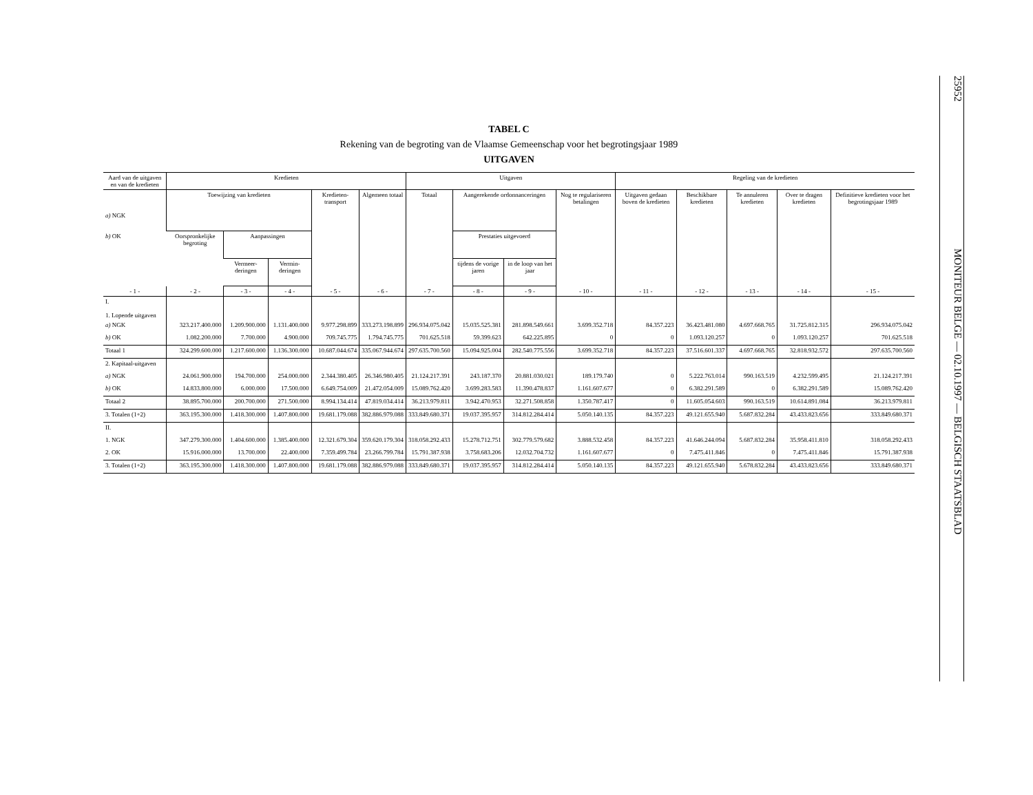25952 MONITEUR BELGE — 02.10.1997 — BELGISCH STAATSBLAD
TABEL C
Rekening van de begroting van de Vlaamse Gemeenschap voor het begrotingsjaar 1989
UITGAVEN
| Aard van de uitgaven en van de kredieten | Kredieten | | | | | Uitgaven | | | | Regeling van de kredieten | | | | |
| --- | --- | --- | --- | --- | --- | --- | --- | --- | --- | --- | --- | --- | --- | --- |
| a) NGK b) OK | Toewijzing van kredieten | | | Kredieten-transport | Algemeen totaal | Totaal | Aangerekende ordonnanceringen | | Nog te regulariseren betalingen | Uitgaven gedaan boven de kredieten | Beschikbare kredieten | Te annuleren kredieten | Over te dragen kredieten | Definitieve kredieten voor het begrotingsjaar 1989 |
| | Oorspronkelijke begroting | Aanpassingen | | | | | Prestaties uitgevoerd | | | | | | | |
| | | Vermeer-deringen | Vermin-deringen | | | | tijdens de vorige jaren | in de loop van het jaar | | | | | | |
| - 1 - | - 2 - | - 3 - | - 4 - | - 5 - | - 6 - | - 7 - | - 8 - | - 9 - | - 10 - | - 11 - | - 12 - | - 13 - | - 14 - | - 15 - |
| I. 1. Lopende uitgaven | | | | | | | | | | | | | | |
| a) NGK | 323.217.400.000 | 1.209.900.000 | 1.131.400.000 | 9.977.298.899 | 333.273.198.899 | 296.934.075.042 | 15.035.525.381 | 281.898.549.661 | 3.699.352.718 | 84.357.223 | 36.423.481.080 | 4.697.668.765 | 31.725.812.315 | 296.934.075.042 |
| b) OK | 1.082.200.000 | 7.700.000 | 4.900.000 | 709.745.775 | 1.794.745.775 | 701.625.518 | 59.399.623 | 642.225.895 | 0 | 0 | 1.093.120.257 | 0 | 1.093.120.257 | 701.625.518 |
| Totaal 1 | 324.299.600.000 | 1.217.600.000 | 1.136.300.000 | 10.687.044.674 | 335.067.944.674 | 297.635.700.560 | 15.094.925.004 | 282.540.775.556 | 3.699.352.718 | 84.357.223 | 37.516.601.337 | 4.697.668.765 | 32.818.932.572 | 297.635.700.560 |
| 2. Kapitaal-uitgaven | | | | | | | | | | | | | | |
| a) NGK | 24.061.900.000 | 194.700.000 | 254.000.000 | 2.344.380.405 | 26.346.980.405 | 21.124.217.391 | 243.187.370 | 20.881.030.021 | 189.179.740 | 0 | 5.222.763.014 | 990.163.519 | 4.232.599.495 | 21.124.217.391 |
| b) OK | 14.833.800.000 | 6.000.000 | 17.500.000 | 6.649.754.009 | 21.472.054.009 | 15.089.762.420 | 3.699.283.583 | 11.390.478.837 | 1.161.607.677 | 0 | 6.382.291.589 | 0 | 6.382.291.589 | 15.089.762.420 |
| Totaal 2 | 38.895.700.000 | 200.700.000 | 271.500.000 | 8.994.134.414 | 47.819.034.414 | 36.213.979.811 | 3.942.470.953 | 32.271.508.858 | 1.350.787.417 | 0 | 11.605.054.603 | 990.163.519 | 10.614.891.084 | 36.213.979.811 |
| 3. Totalen (1+2) | 363.195.300.000 | 1.418.300.000 | 1.407.800.000 | 19.681.179.088 | 382.886.979.088 | 333.849.680.371 | 19.037.395.957 | 314.812.284.414 | 5.050.140.135 | 84.357.223 | 49.121.655.940 | 5.687.832.284 | 43.433.823.656 | 333.849.680.371 |
| II. | | | | | | | | | | | | | | |
| 1. NGK | 347.279.300.000 | 1.404.600.000 | 1.385.400.000 | 12.321.679.304 | 359.620.179.304 | 318.058.292.433 | 15.278.712.751 | 302.779.579.682 | 3.888.532.458 | 84.357.223 | 41.646.244.094 | 5.687.832.284 | 35.958.411.810 | 318.058.292.433 |
| 2. OK | 15.916.000.000 | 13.700.000 | 22.400.000 | 7.359.499.784 | 23.266.799.784 | 15.791.387.938 | 3.758.683.206 | 12.032.704.732 | 1.161.607.677 | 0 | 7.475.411.846 | 0 | 7.475.411.846 | 15.791.387.938 |
| 3. Totalen (1+2) | 363.195.300.000 | 1.418.300.000 | 1.407.800.000 | 19.681.179.088 | 382.886.979.088 | 333.849.680.371 | 19.037.395.957 | 314.812.284.414 | 5.050.140.135 | 84.357.223 | 49.121.655.940 | 5.678.832.284 | 43.433.823.656 | 333.849.680.371 |